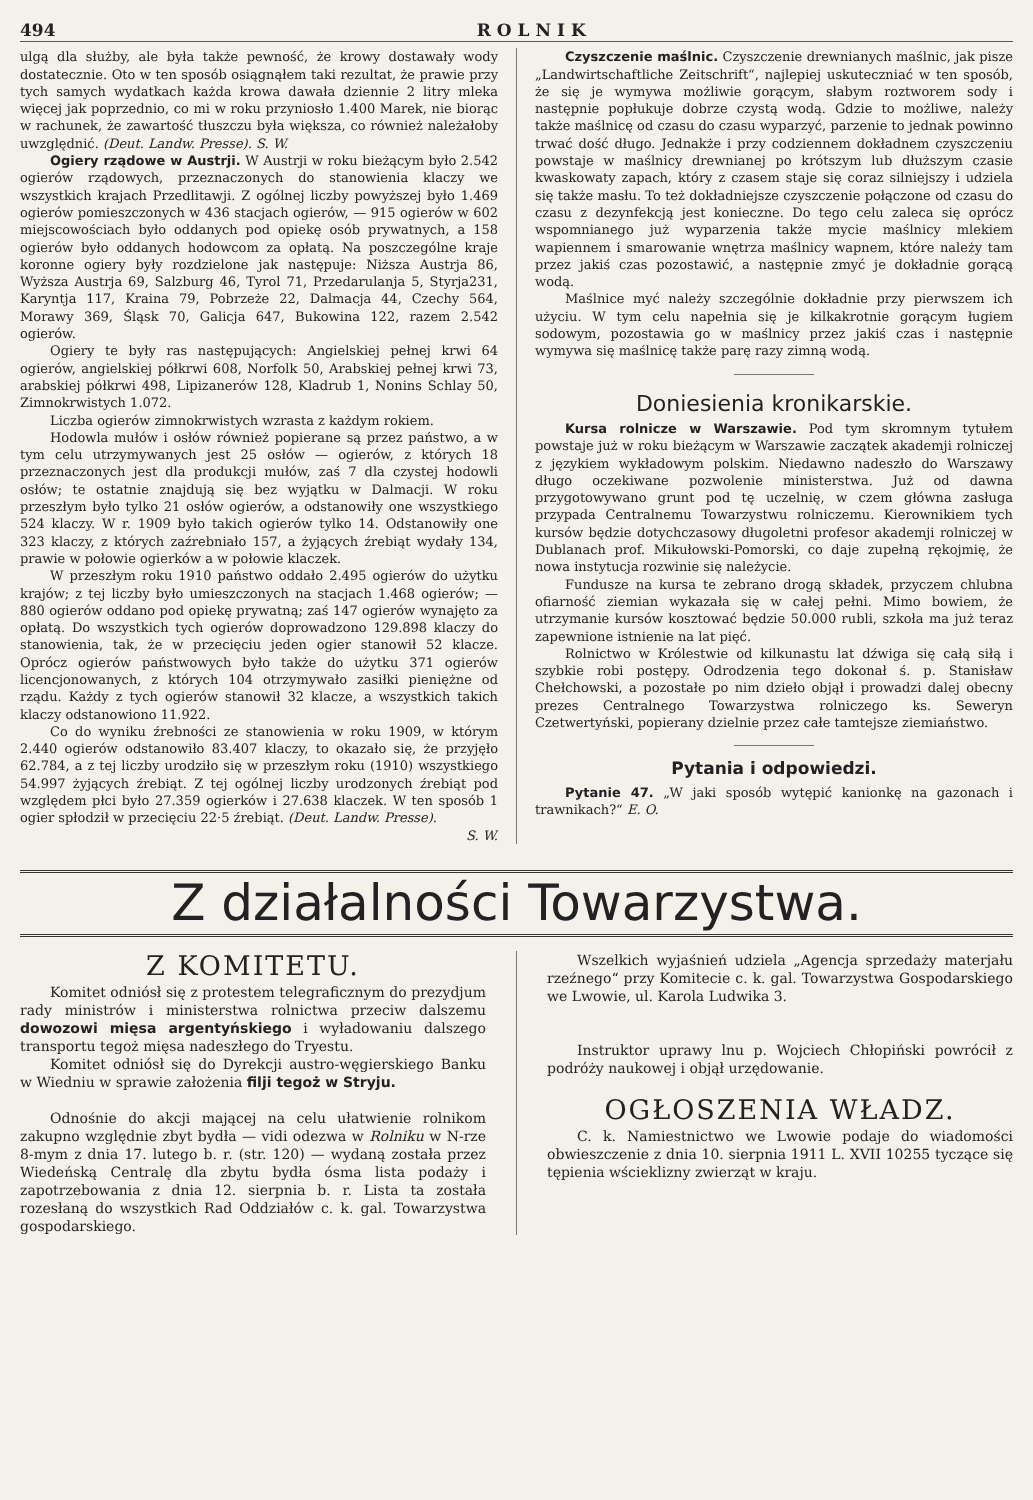494 ROLNIK
ulgą dla służby, ale była także pewność, że krowy dostawały wody dostatecznie. Oto w ten sposób osiągnąłem taki rezultat, że prawie przy tych samych wydatkach każda krowa dawała dziennie 2 litry mleka więcej jak poprzednio, co mi w roku przyniosło 1.400 Marek, nie biorąc w rachunek, że zawartość tłuszczu była większa, co również należałoby uwzględnić. (Deut. Landw. Presse). S. W.
Ogiery rządowe w Austrji. W Austrji w roku bieżącym było 2.542 ogierów rządowych, przeznaczonych do stanowienia klaczy we wszystkich krajach Przedlitawji. Z ogólnej liczby powyższej było 1.469 ogierów pomieszczonych w 436 stacjach ogierów, — 915 ogierów w 602 miejscowościach było oddanych pod opiekę osób prywatnych, a 158 ogierów było oddanych hodowcom za opłatą. Na poszczególne kraje koronne ogiery były rozdzielone jak następuje: Niższa Austrja 86, Wyższa Austrja 69, Salzburg 46, Tyrol 71, Przedarulanja 5, Styrja231, Karyntja 117, Kraina 79, Pobrzeże 22, Dalmacja 44, Czechy 564, Morawy 369, Śląsk 70, Galicja 647, Bukowina 122, razem 2.542 ogierów.
Ogiery te były ras następujących: Angielskiej pełnej krwi 64 ogierów, angielskiej półkrwi 608, Norfolk 50, Arabskiej pełnej krwi 73, arabskiej półkrwi 498, Lipizanerów 128, Kladrub 1, Nonins Schlay 50, Zimnokrwistych 1.072.
Liczba ogierów zimnokrwistych wzrasta z każdym rokiem.
Hodowla mułów i osłów również popierane są przez państwo, a w tym celu utrzymywanych jest 25 osłów — ogierów, z których 18 przeznaczonych jest dla produkcji mułów, zaś 7 dla czystej hodowli osłów; te ostatnie znajdują się bez wyjątku w Dalmacji. W roku przeszłym było tylko 21 osłów ogierów, a odstanowiły one wszystkiego 524 klaczy. W r. 1909 było takich ogierów tylko 14. Odstanowiły one 323 klaczy, z których zaźrebniało 157, a żyjących źrebiąt wydały 134, prawie w połowie ogierków a w połowie klaczek.
W przeszłym roku 1910 państwo oddało 2.495 ogierów do użytku krajów; z tej liczby było umieszczonych na stacjach 1.468 ogierów; — 880 ogierów oddano pod opiekę prywatną; zaś 147 ogierów wynajęto za opłatą. Do wszystkich tych ogierów doprowadzono 129.898 klaczy do stanowienia, tak, że w przecięciu jeden ogier stanowił 52 klacze. Oprócz ogierów państwowych było także do użytku 371 ogierów licencjonowanych, z których 104 otrzymywało zasiłki pieniężne od rządu. Każdy z tych ogierów stanowił 32 klacze, a wszystkich takich klaczy odstanowiono 11.922.
Co do wyniku źrebności ze stanowienia w roku 1909, w którym 2.440 ogierów odstanowiło 83.407 klaczy, to okazało się, że przyjęło 62.784, a z tej liczby urodziło się w przeszłym roku (1910) wszystkiego 54.997 żyjących źrebiąt. Z tej ogólnej liczby urodzonych źrebiąt pod względem płci było 27.359 ogierków i 27.638 klaczek. W ten sposób 1 ogier spłodził w przecięciu 22·5 źrebiąt. (Deut. Landw. Presse).
S. W.
Czyszczenie maślnic. Czyszczenie drewnianych maślnic, jak pisze „Landwirtschaftliche Zeitschrift“, najlepiej uskuteczniać w ten sposób, że się je wymywa możliwie gorącym, słabym roztworem sody i następnie popłukuje dobrze czystą wodą. Gdzie to możliwe, należy także maślnicę od czasu do czasu wyparzyć, parzenie to jednak powinno trwać dość długo. Jednakże i przy codziennem dokładnem czyszczeniu powstaje w maślnicy drewnianej po krótszym lub dłuższym czasie kwaskowaty zapach, który z czasem staje się coraz silniejszy i udziela się także masłu. To też dokładniejsze czyszczenie połączone od czasu do czasu z dezynfekcją jest konieczne. Do tego celu zaleca się oprócz wspomnianego już wyparzenia także mycie maślnicy mlekiem wapiennem i smarowanie wnętrza maślnicy wapnem, które należy tam przez jakiś czas pozostawić, a następnie zmyć je dokładnie gorącą wodą.
Maślnice myć należy szczególnie dokładnie przy pierwszem ich użyciu. W tym celu napełnia się je kilkakrotnie gorącym ługiem sodowym, pozostawia go w maślnicy przez jakiś czas i następnie wymywa się maślnicę także parę razy zimną wodą.
Doniesienia kronikarskie.
Kursa rolnicze w Warszawie. Pod tym skromnym tytułem powstaje już w roku bieżącym w Warszawie zaczątek akademji rolniczej z językiem wykładowym polskim. Niedawno nadeszło do Warszawy długo oczekiwane pozwolenie ministerstwa. Już od dawna przygotowywano grunt pod tę uczelnię, w czem główna zasługa przypada Centralnemu Towarzystwu rolniczemu. Kierownikiem tych kursów będzie dotychczasowy długoletni profesor akademji rolniczej w Dublanach prof. Mikułowski-Pomorski, co daje zupełną rękojmię, że nowa instytucja rozwinie się należycie.
Fundusze na kursa te zebrano drogą składek, przyczem chlubna ofiarność ziemian wykazała się w całej pełni. Mimo bowiem, że utrzymanie kursów kosztować będzie 50.000 rubli, szkoła ma już teraz zapewnione istnienie na lat pięć.
Rolnictwo w Królestwie od kilkunastu lat dźwiga się całą siłą i szybkie robi postępy. Odrodzenia tego dokonał ś. p. Stanisław Chełchowski, a pozostałe po nim dzieło objął i prowadzi dalej obecny prezes Centralnego Towarzystwa rolniczego ks. Seweryn Czetwertyński, popierany dzielnie przez całe tamtejsze ziemiaństwo.
Pytania i odpowiedzi.
Pytanie 47. „W jaki sposób wytępić kanionkę na gazonach i trawnikach?“ E. O.
Z działalności Towarzystwa.
Z KOMITETU.
Komitet odniósł się z protestem telegraficznym do prezydjum rady ministrów i ministerstwa rolnictwa przeciw dalszemu dowozowi mięsa argentyńskiego i wyładowaniu dalszego transportu tegoż mięsa nadeszłego do Tryestu.
Komitet odniósł się do Dyrekcji austro-węgierskiego Banku w Wiedniu w sprawie założenia filji tegoż w Stryju.
Odnośnie do akcji mającej na celu ułatwienie rolnikom zakupno względnie zbyt bydła — vidi odezwa w Rolniku w N-rze 8-mym z dnia 17. lutego b. r. (str. 120) — wydaną została przez Wiedeńską Centralę dla zbytu bydła ósma lista podaży i zapotrzebowania z dnia 12. sierpnia b. r. Lista ta została rozesłaną do wszystkich Rad Oddziałów c. k. gal. Towarzystwa gospodarskiego.
Wszelkich wyjaśnień udziela „Agencja sprzedaży materjału rzeźnego“ przy Komitecie c. k. gal. Towarzystwa Gospodarskiego we Lwowie, ul. Karola Ludwika 3.
Instruktor uprawy lnu p. Wojciech Chłopiński powrócił z podróży naukowej i objął urzędowanie.
OGŁOSZENIA WŁADZ.
C. k. Namiestnictwo we Lwowie podaje do wiadomości obwieszczenie z dnia 10. sierpnia 1911 L. XVII 10255 tyczące się tępienia wścieklizny zwierząt w kraju.